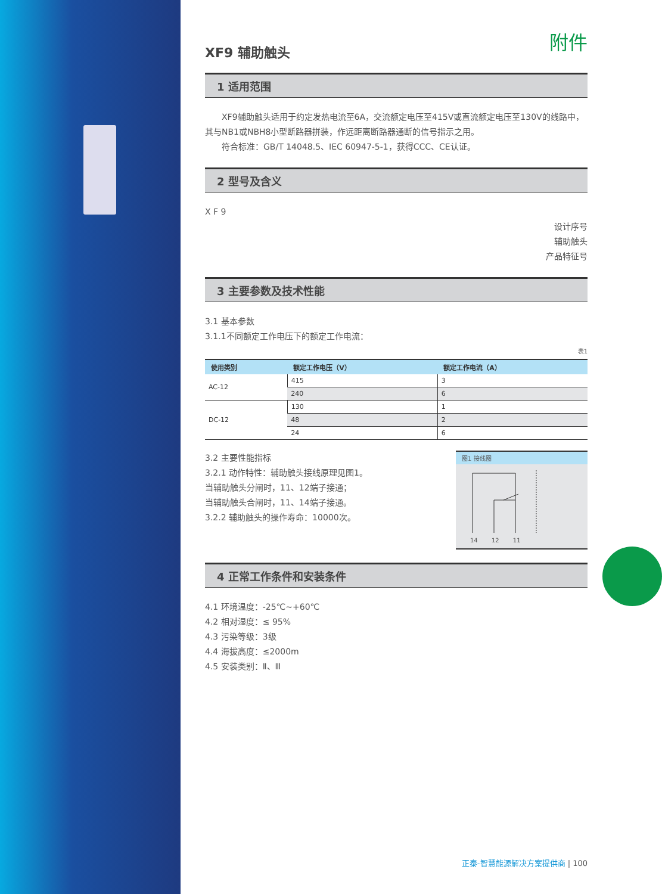附件
XF9 辅助触头
1 适用范围
　　XF9辅助触头适用于约定发热电流至6A，交流额定电压至415V或直流额定电压至130V的线路中，其与NB1或NBH8小型断路器拼装，作远距离断路器通断的信号指示之用。
　　符合标准：GB/T 14048.5、IEC 60947-5-1，获得CCC、CE认证。
2 型号及含义
X F 9
设计序号
辅助触头
产品特征号
3 主要参数及技术性能
3.1 基本参数
3.1.1不同额定工作电压下的额定工作电流：
表1
| 使用类别 | 额定工作电压（V） | 额定工作电流（A） |
| --- | --- | --- |
| AC-12 | 415 | 3 |
| | 240 | 6 |
| DC-12 | 130 | 1 |
| | 48 | 2 |
| | 24 | 6 |
3.2 主要性能指标
3.2.1 动作特性：辅助触头接线原理见图1。
当辅助触头分闸时，11、12端子接通；
当辅助触头合闸时，11、14端子接通。
3.2.2 辅助触头的操作寿命：10000次。
图1 接线图
14 12 11
4 正常工作条件和安装条件
4.1 环境温度：-25℃~+60℃
4.2 相对湿度：≤ 95%
4.3 污染等级：3级
4.4 海拔高度：≤2000m
4.5 安装类别：Ⅱ、Ⅲ
正泰-智慧能源解决方案提供商 | 100